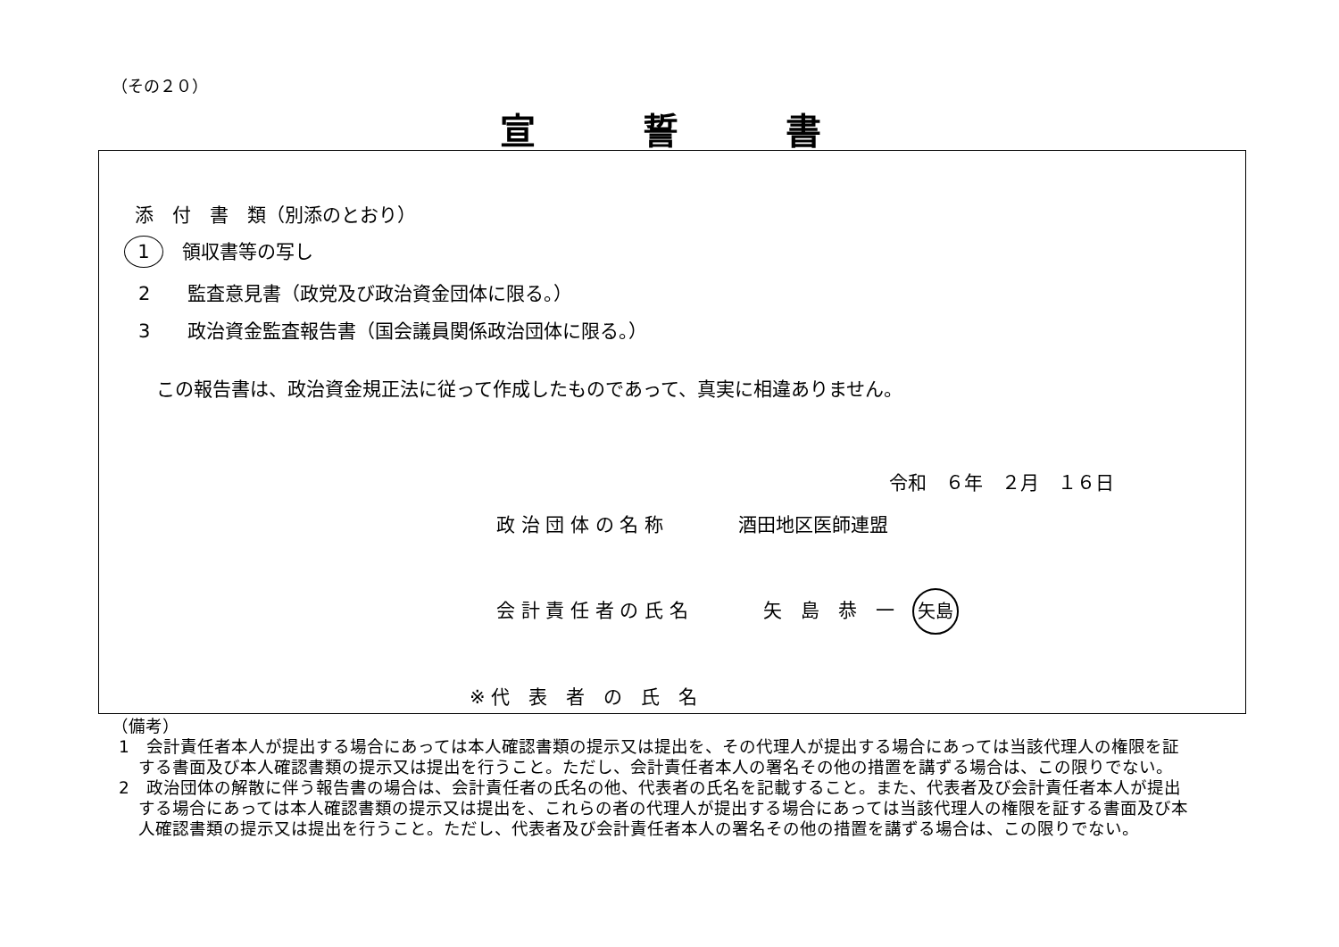（その２０）
宣誓書
添　付　書　類（別添のとおり）
1　領収書等の写し
2　　監査意見書（政党及び政治資金団体に限る。）
3　　政治資金監査報告書（国会議員関係政治団体に限る。）
この報告書は、政治資金規正法に従って作成したものであって、真実に相違ありません。
令和　６年　２月　１６日
政 治 団 体 の 名 称　　　　酒田地区医師連盟
会 計 責 任 者 の 氏 名　　　　矢　島　恭　一 矢島
※ 代　表　者　の　氏　名
（備考）
1　会計責任者本人が提出する場合にあっては本人確認書類の提示又は提出を、その代理人が提出する場合にあっては当該代理人の権限を証する書面及び本人確認書類の提示又は提出を行うこと。ただし、会計責任者本人の署名その他の措置を講ずる場合は、この限りでない。
2　政治団体の解散に伴う報告書の場合は、会計責任者の氏名の他、代表者の氏名を記載すること。また、代表者及び会計責任者本人が提出する場合にあっては本人確認書類の提示又は提出を、これらの者の代理人が提出する場合にあっては当該代理人の権限を証する書面及び本人確認書類の提示又は提出を行うこと。ただし、代表者及び会計責任者本人の署名その他の措置を講ずる場合は、この限りでない。